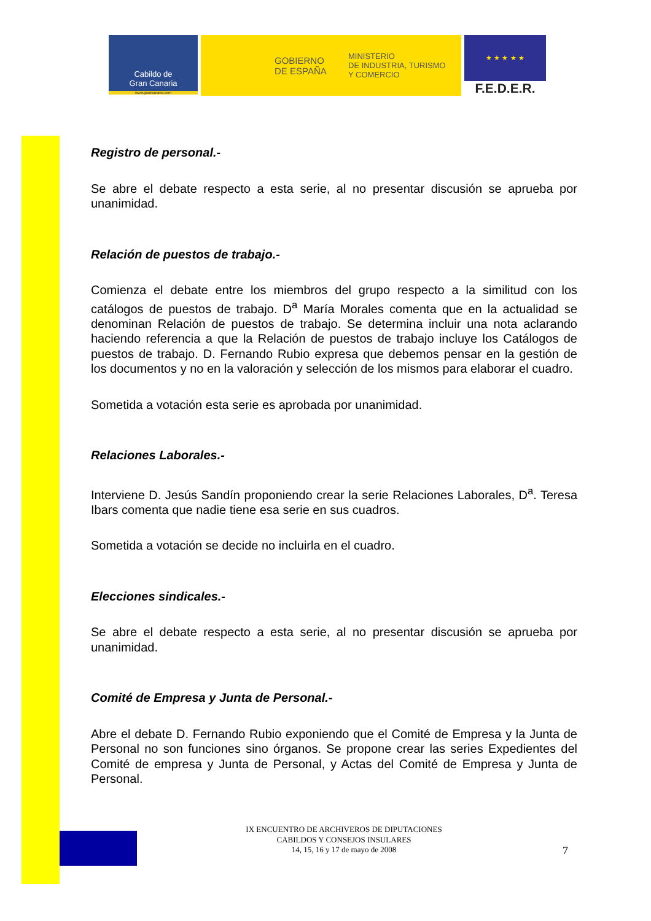Cabildo de
Gran Canaria
www.grancanaria.com
GOBIERNO
DE ESPAÑA
MINISTERIO
DE INDUSTRIA, TURISMO
Y COMERCIO
★ ★ ★ ★ ★
F.E.D.E.R.
Registro de personal.-
Se abre el debate respecto a esta serie, al no presentar discusión se aprueba por unanimidad.
Relación de puestos de trabajo.-
Comienza el debate entre los miembros del grupo respecto a la similitud con los catálogos de puestos de trabajo. D<sup>a</sup> María Morales comenta que en la actualidad se denominan Relación de puestos de trabajo. Se determina incluir una nota aclarando haciendo referencia a que la Relación de puestos de trabajo incluye los Catálogos de puestos de trabajo. D. Fernando Rubio expresa que debemos pensar en la gestión de los documentos y no en la valoración y selección de los mismos para elaborar el cuadro.
Sometida a votación esta serie es aprobada por unanimidad.
Relaciones Laborales.-
Interviene D. Jesús Sandín proponiendo crear la serie Relaciones Laborales, D<sup>a</sup>. Teresa Ibars comenta que nadie tiene esa serie en sus cuadros.
Sometida a votación se decide no incluirla en el cuadro.
Elecciones sindicales.-
Se abre el debate respecto a esta serie, al no presentar discusión se aprueba por unanimidad.
Comité de Empresa y Junta de Personal.-
Abre el debate D. Fernando Rubio exponiendo que el Comité de Empresa y la Junta de Personal no son funciones sino órganos. Se propone crear las series Expedientes del Comité de empresa y Junta de Personal, y Actas del Comité de Empresa y Junta de Personal.
IX ENCUENTRO DE ARCHIVEROS DE DIPUTACIONES
CABILDOS Y CONSEJOS INSULARES
14, 15, 16 y 17 de mayo de 2008
7